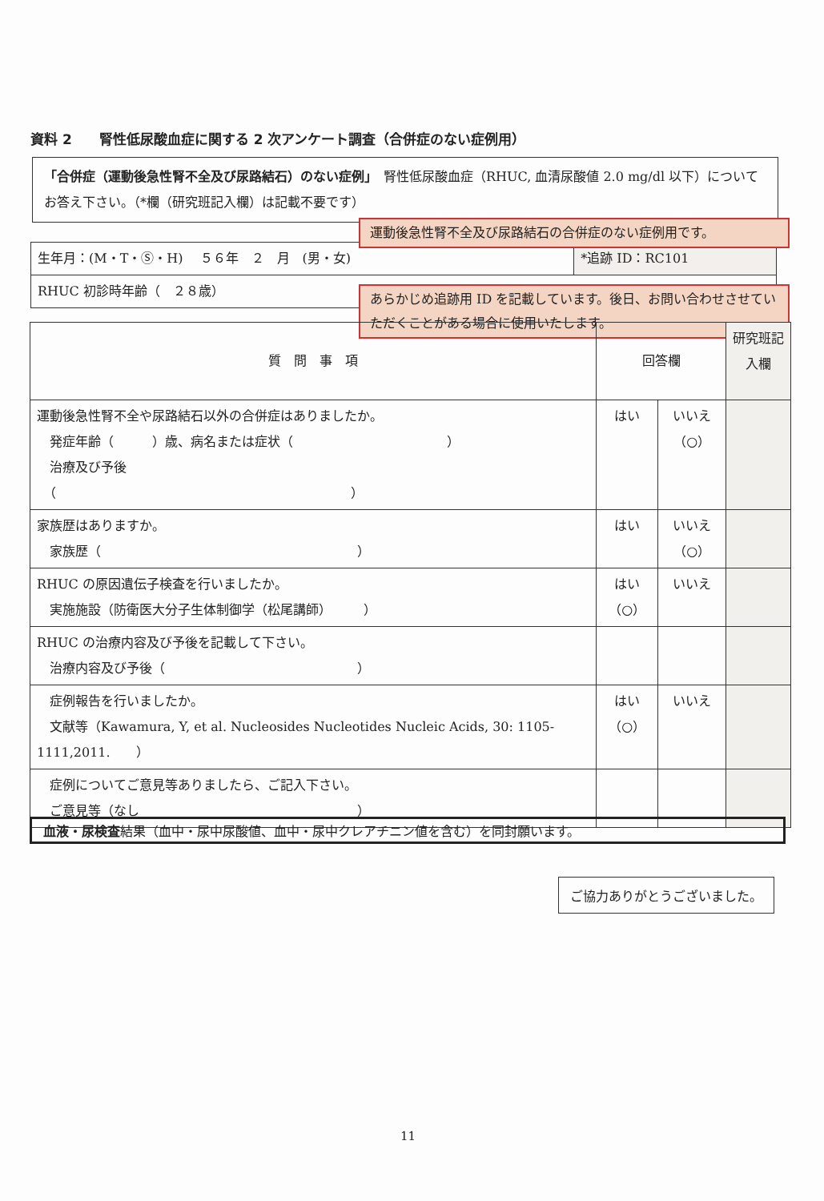資料 2　　腎性低尿酸血症に関する 2 次アンケート調査（合併症のない症例用）
「合併症（運動後急性腎不全及び尿路結石）のない症例」　腎性低尿酸血症（RHUC, 血清尿酸値 2.0 mg/dl 以下）についてお答え下さい。（*欄（研究班記入欄）は記載不要です）
| 生年月：(M・T・Ⓢ・H) ５６年 ２ 月 (男・女) | *追跡 ID：RC101 |
| RHUC 初診時年齢（ ２８歳） | |
運動後急性腎不全及び尿路結石の合併症のない症例用です。
あらかじめ追跡用 ID を記載しています。後日、お問い合わせさせていただくことがある場合に使用いたします。
| 質 問 事 項 | 回答欄 | | 研究班記入欄 |
| --- | --- | --- | --- |
| 運動後急性腎不全や尿路結石以外の合併症はありましたか。 発症年齢（ ）歳、病名または症状（ ） 治療及び予後 （ ） | はい | いいえ（○） | |
| 家族歴はありますか。 家族歴（ ） | はい | いいえ（○） | |
| RHUC の原因遺伝子検査を行いましたか。 実施施設（防衛医大分子生体制御学（松尾講師） ） | はい（○） | いいえ | |
| RHUC の治療内容及び予後を記載して下さい。 治療内容及び予後（ ） | | | |
| 症例報告を行いましたか。 文献等（Kawamura, Y, et al. Nucleosides Nucleotides Nucleic Acids, 30: 1105-1111,2011. ） | はい（○） | いいえ | |
| 症例についてご意見等ありましたら、ご記入下さい。 ご意見等（なし ） | | | |
血液・尿検査結果（血中・尿中尿酸値、血中・尿中クレアチニン値を含む）を同封願います。
ご協力ありがとうございました。
11